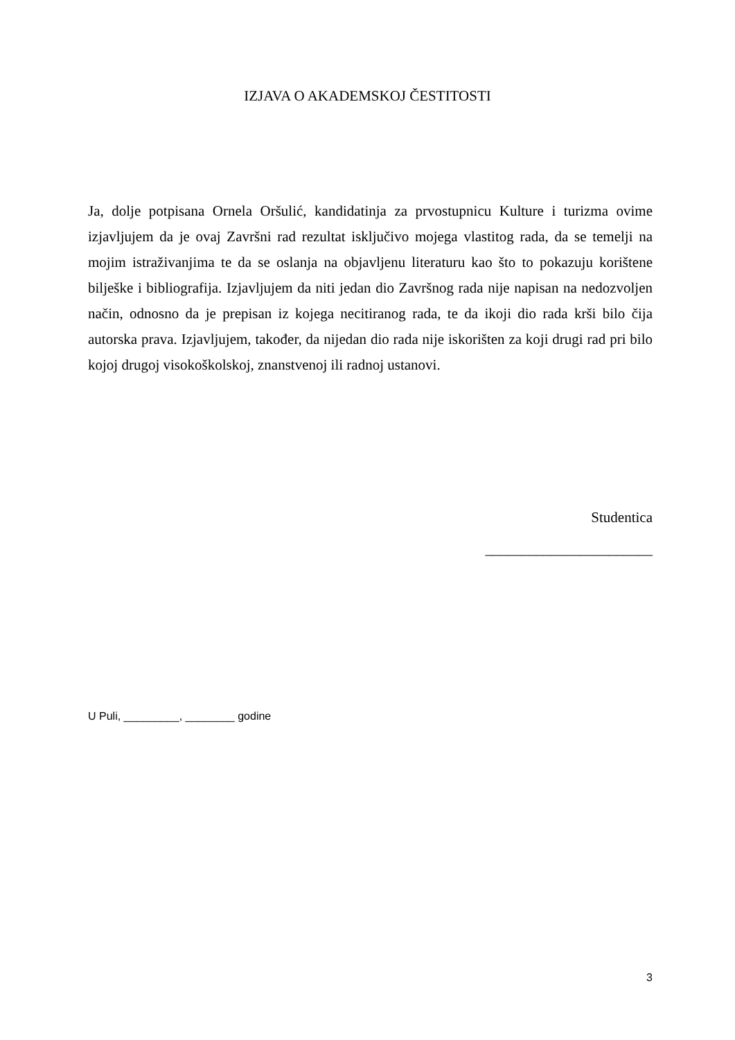IZJAVA O AKADEMSKOJ ČESTITOSTI
Ja, dolje potpisana Ornela Oršulić, kandidatinja za prvostupnicu Kulture i turizma ovime izjavljujem da je ovaj Završni rad rezultat isključivo mojega vlastitog rada, da se temelji na mojim istraživanjima te da se oslanja na objavljenu literaturu kao što to pokazuju korištene bilješke i bibliografija. Izjavljujem da niti jedan dio Završnog rada nije napisan na nedozvoljen način, odnosno da je prepisan iz kojega necitiranog rada, te da ikoji dio rada krši bilo čija autorska prava. Izjavljujem, također, da nijedan dio rada nije iskorišten za koji drugi rad pri bilo kojoj drugoj visokoškolskoj, znanstvenoj ili radnoj ustanovi.
Studentica
_______________________
U Puli, _________, ________ godine
3